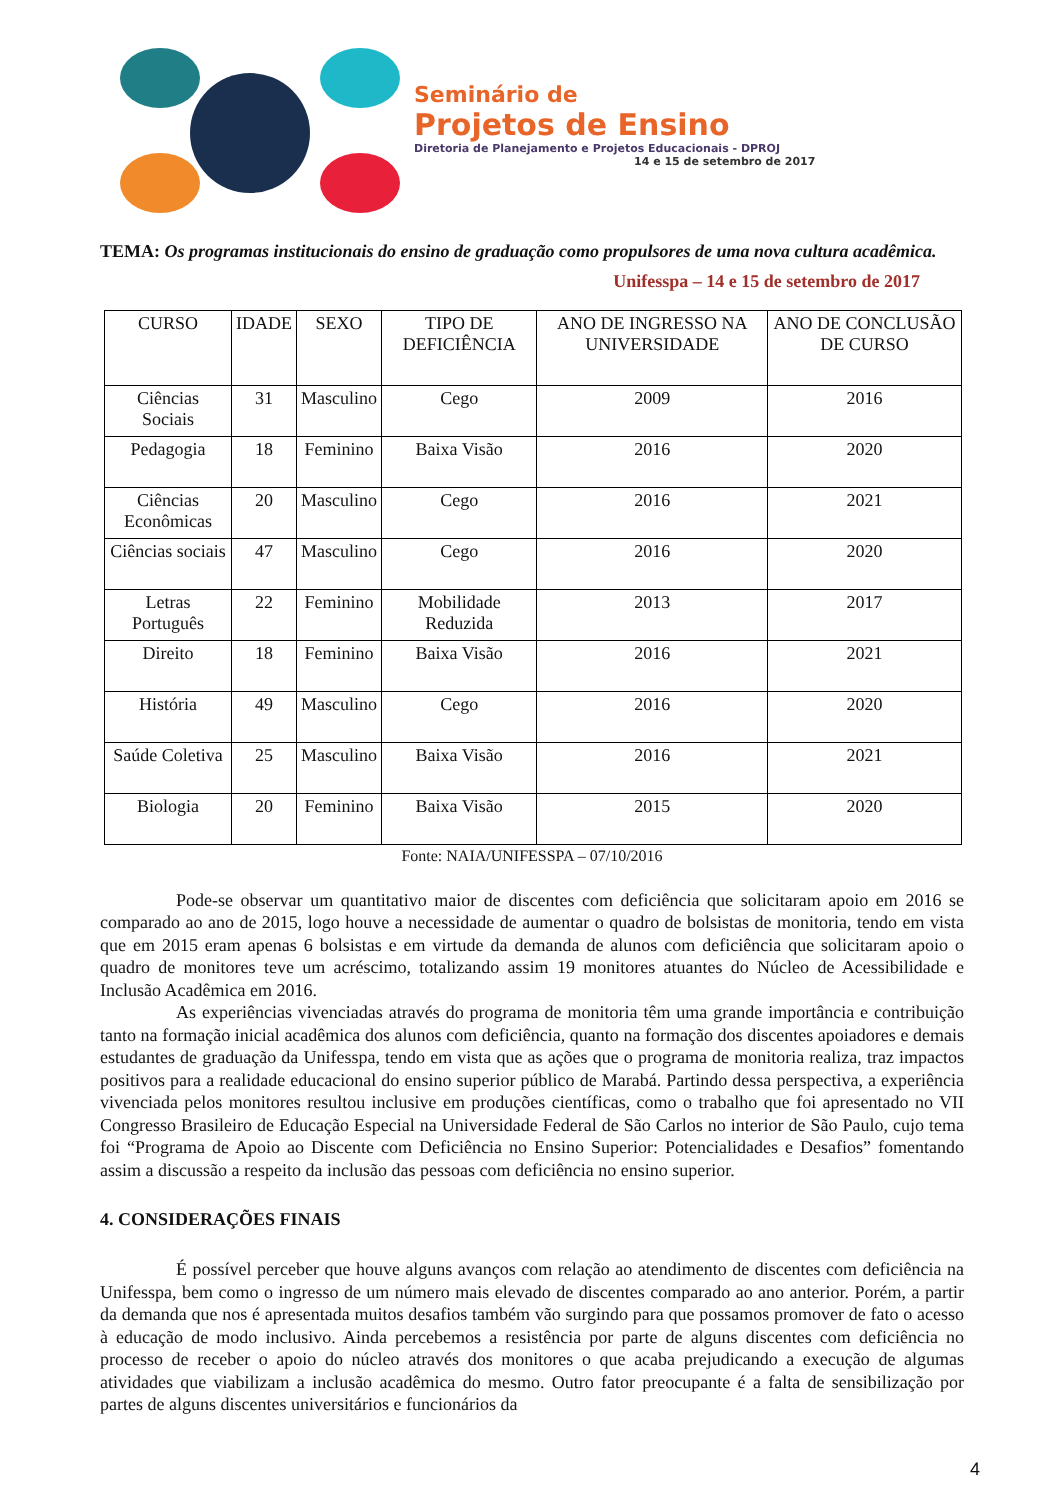Seminário de
Projetos de Ensino
Diretoria de Planejamento e Projetos Educacionais - DPROJ
14 e 15 de setembro de 2017
TEMA: Os programas institucionais do ensino de graduação como propulsores de uma nova cultura acadêmica.
Unifesspa – 14 e 15 de setembro de 2017
| CURSO | IDADE | SEXO | TIPO DE DEFICIÊNCIA | ANO DE INGRESSO NA UNIVERSIDADE | ANO DE CONCLUSÃO DE CURSO |
| --- | --- | --- | --- | --- | --- |
| Ciências Sociais | 31 | Masculino | Cego | 2009 | 2016 |
| Pedagogia | 18 | Feminino | Baixa Visão | 2016 | 2020 |
| Ciências Econômicas | 20 | Masculino | Cego | 2016 | 2021 |
| Ciências sociais | 47 | Masculino | Cego | 2016 | 2020 |
| Letras Português | 22 | Feminino | Mobilidade Reduzida | 2013 | 2017 |
| Direito | 18 | Feminino | Baixa Visão | 2016 | 2021 |
| História | 49 | Masculino | Cego | 2016 | 2020 |
| Saúde Coletiva | 25 | Masculino | Baixa Visão | 2016 | 2021 |
| Biologia | 20 | Feminino | Baixa Visão | 2015 | 2020 |
Fonte: NAIA/UNIFESSPA – 07/10/2016
Pode-se observar um quantitativo maior de discentes com deficiência que solicitaram apoio em 2016 se comparado ao ano de 2015, logo houve a necessidade de aumentar o quadro de bolsistas de monitoria, tendo em vista que em 2015 eram apenas 6 bolsistas e em virtude da demanda de alunos com deficiência que solicitaram apoio o quadro de monitores teve um acréscimo, totalizando assim 19 monitores atuantes do Núcleo de Acessibilidade e Inclusão Acadêmica em 2016.
As experiências vivenciadas através do programa de monitoria têm uma grande importância e contribuição tanto na formação inicial acadêmica dos alunos com deficiência, quanto na formação dos discentes apoiadores e demais estudantes de graduação da Unifesspa, tendo em vista que as ações que o programa de monitoria realiza, traz impactos positivos para a realidade educacional do ensino superior público de Marabá. Partindo dessa perspectiva, a experiência vivenciada pelos monitores resultou inclusive em produções científicas, como o trabalho que foi apresentado no VII Congresso Brasileiro de Educação Especial na Universidade Federal de São Carlos no interior de São Paulo, cujo tema foi “Programa de Apoio ao Discente com Deficiência no Ensino Superior: Potencialidades e Desafios” fomentando assim a discussão a respeito da inclusão das pessoas com deficiência no ensino superior.
4. CONSIDERAÇÕES FINAIS
É possível perceber que houve alguns avanços com relação ao atendimento de discentes com deficiência na Unifesspa, bem como o ingresso de um número mais elevado de discentes comparado ao ano anterior. Porém, a partir da demanda que nos é apresentada muitos desafios também vão surgindo para que possamos promover de fato o acesso à educação de modo inclusivo. Ainda percebemos a resistência por parte de alguns discentes com deficiência no processo de receber o apoio do núcleo através dos monitores o que acaba prejudicando a execução de algumas atividades que viabilizam a inclusão acadêmica do mesmo. Outro fator preocupante é a falta de sensibilização por partes de alguns discentes universitários e funcionários da
4